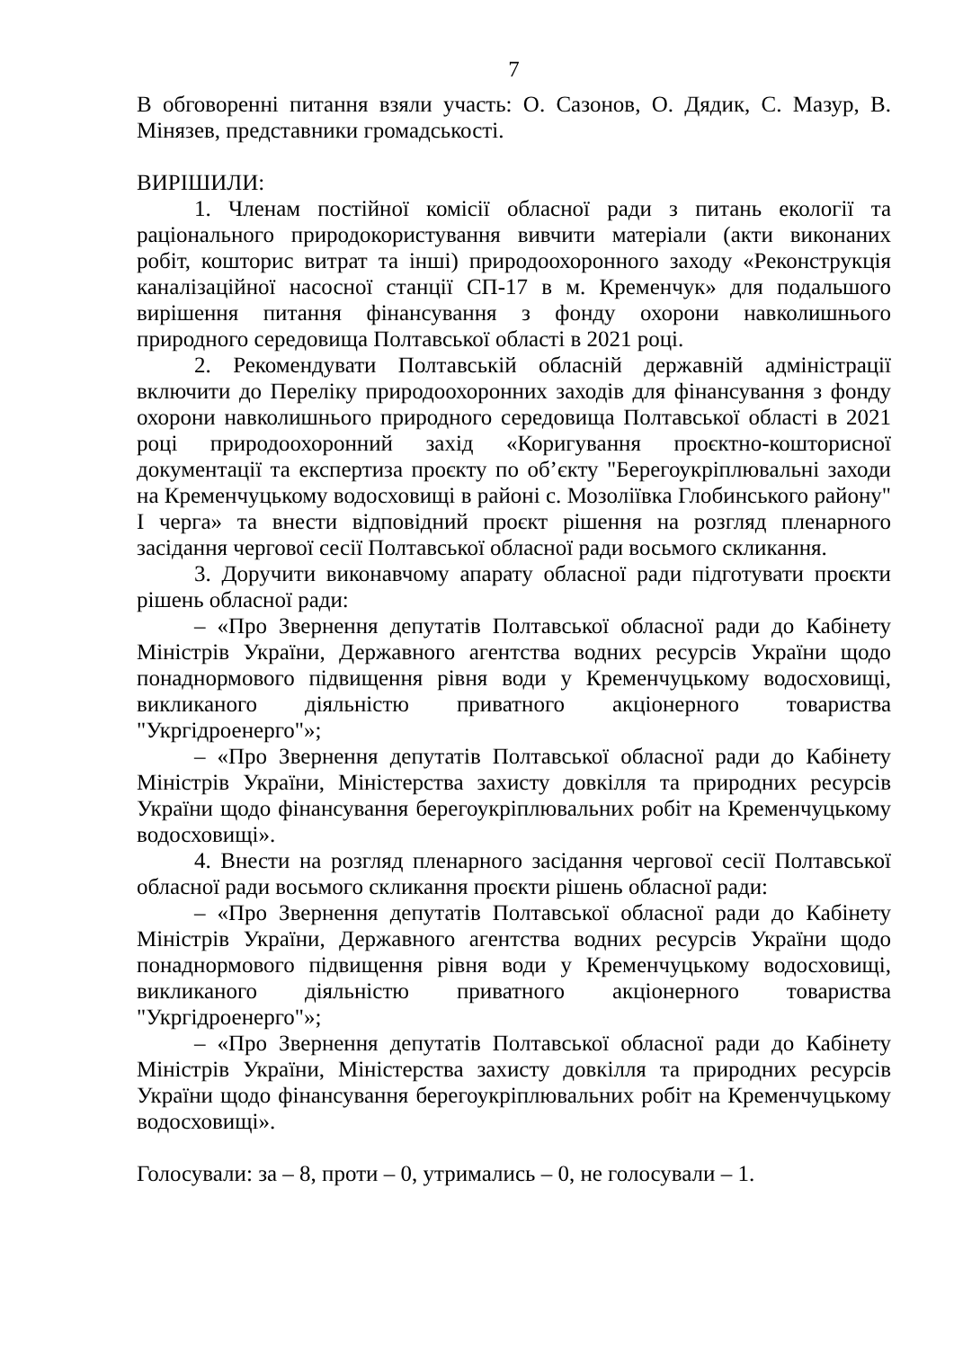7
В обговоренні питання взяли участь: О. Сазонов, О. Дядик, С. Мазур, В. Мінязев, представники громадськості.
ВИРІШИЛИ:
1. Членам постійної комісії обласної ради з питань екології та раціонального природокористування вивчити матеріали (акти виконаних робіт, кошторис витрат та інші) природоохоронного заходу «Реконструкція каналізаційної насосної станції СП-17 в м. Кременчук» для подальшого вирішення питання фінансування з фонду охорони навколишнього природного середовища Полтавської області в 2021 році.
2. Рекомендувати Полтавській обласній державній адміністрації включити до Переліку природоохоронних заходів для фінансування з фонду охорони навколишнього природного середовища Полтавської області в 2021 році природоохоронний захід «Коригування проєктно-кошторисної документації та експертиза проєкту по об’єкту "Берегоукріплювальні заходи на Кременчуцькому водосховищі в районі с. Мозоліївка Глобинського району" І черга» та внести відповідний проєкт рішення на розгляд пленарного засідання чергової сесії Полтавської обласної ради восьмого скликання.
3. Доручити виконавчому апарату обласної ради підготувати проєкти рішень обласної ради:
– «Про Звернення депутатів Полтавської обласної ради до Кабінету Міністрів України, Державного агентства водних ресурсів України щодо понаднормового підвищення рівня води у Кременчуцькому водосховищі, викликаного діяльністю приватного акціонерного товариства "Укргідроенерго"»;
– «Про Звернення депутатів Полтавської обласної ради до Кабінету Міністрів України, Міністерства захисту довкілля та природних ресурсів України щодо фінансування берегоукріплювальних робіт на Кременчуцькому водосховищі».
4. Внести на розгляд пленарного засідання чергової сесії Полтавської обласної ради восьмого скликання проєкти рішень обласної ради:
– «Про Звернення депутатів Полтавської обласної ради до Кабінету Міністрів України, Державного агентства водних ресурсів України щодо понаднормового підвищення рівня води у Кременчуцькому водосховищі, викликаного діяльністю приватного акціонерного товариства "Укргідроенерго"»;
– «Про Звернення депутатів Полтавської обласної ради до Кабінету Міністрів України, Міністерства захисту довкілля та природних ресурсів України щодо фінансування берегоукріплювальних робіт на Кременчуцькому водосховищі».
Голосували: за – 8, проти – 0, утримались – 0, не голосували – 1.